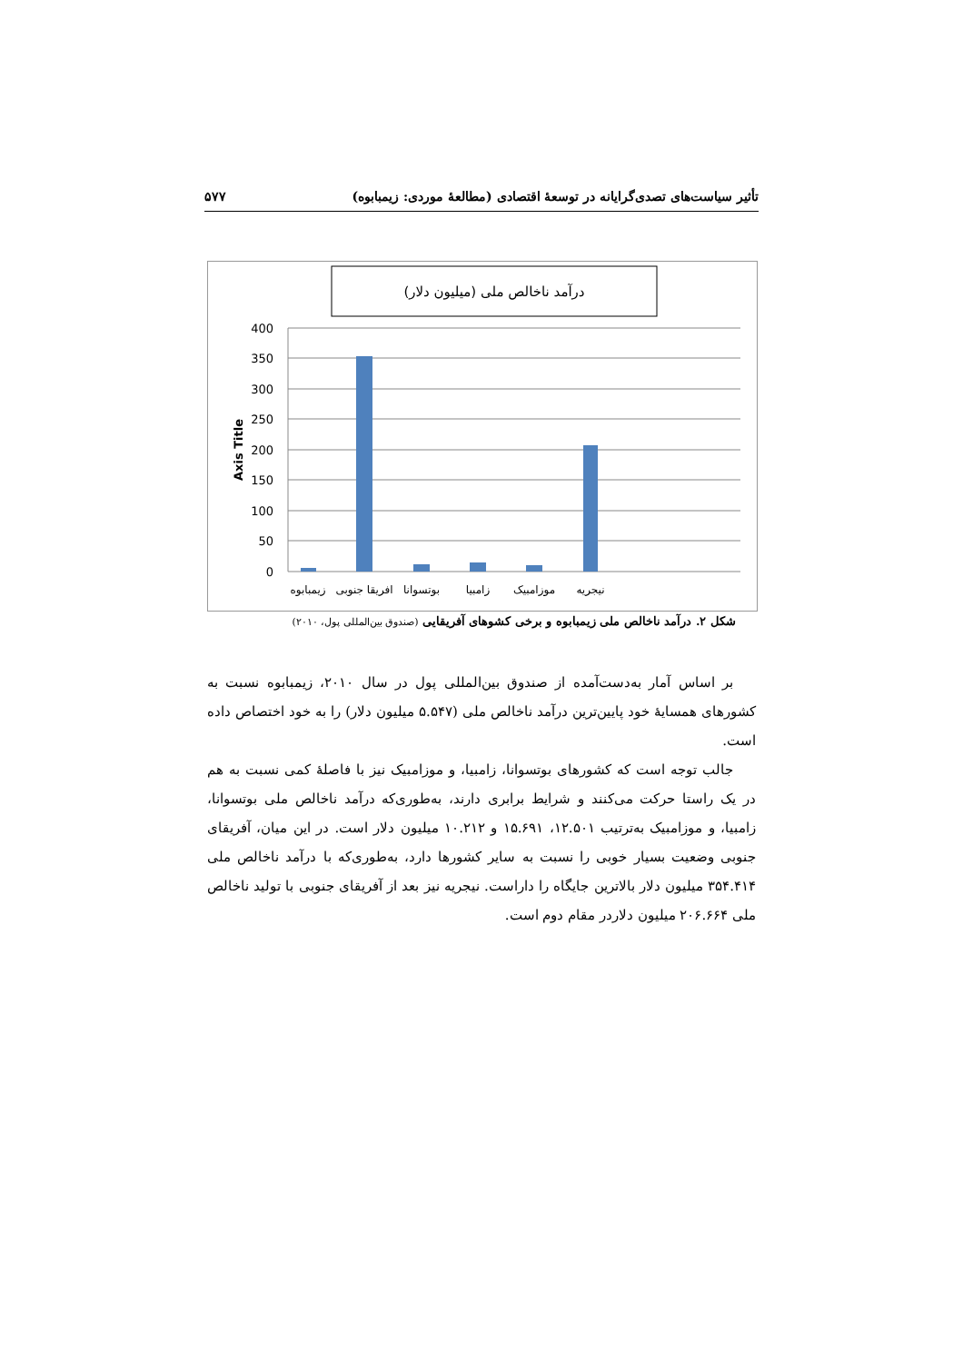تأثیر سیاست‌های تصدی‌گرایانه در توسعهٔ اقتصادی (مطالعهٔ موردی: زیمبابوه) ۵۷۷
درآمد ناخالص ملی (میلیون دلار)
400
350
300
250
200
150
100
50
0
Axis Title
زیمبابوه
افریقا جنوبی
بوتسوانا
زامبیا
موزامبیک
نیجریه
شکل ۲. درآمد ناخالص ملی زیمبابوه و برخی کشوهای آفریقایی (صندوق بین‌المللی پول، ۲۰۱۰)
بر اساس آمار به‌دست‌آمده از صندوق بین‌المللی پول در سال ۲۰۱۰، زیمبابوه نسبت به کشورهای همسایهٔ خود پایین‌ترین درآمد ناخالص ملی (۵.۵۴۷ میلیون دلار) را به خود اختصاص داده است.
جالب توجه است که کشورهای بوتسوانا، زامبیا، و موزامبیک نیز با فاصلهٔ کمی نسبت به هم در یک راستا حرکت می‌کنند و شرایط برابری دارند، به‌طوری‌که درآمد ناخالص ملی بوتسوانا، زامبیا، و موزامبیک به‌ترتیب ۱۲.۵۰۱، ۱۵.۶۹۱ و ۱۰.۲۱۲ میلیون دلار است. در این میان، آفریقای جنوبی وضعیت بسیار خوبی را نسبت به سایر کشورها دارد، به‌طوری‌که با درآمد ناخالص ملی ۳۵۴.۴۱۴ میلیون دلار بالاترین جایگاه را داراست. نیجریه نیز بعد از آفریقای جنوبی با تولید ناخالص ملی ۲۰۶.۶۶۴ میلیون دلاردر مقام دوم است.